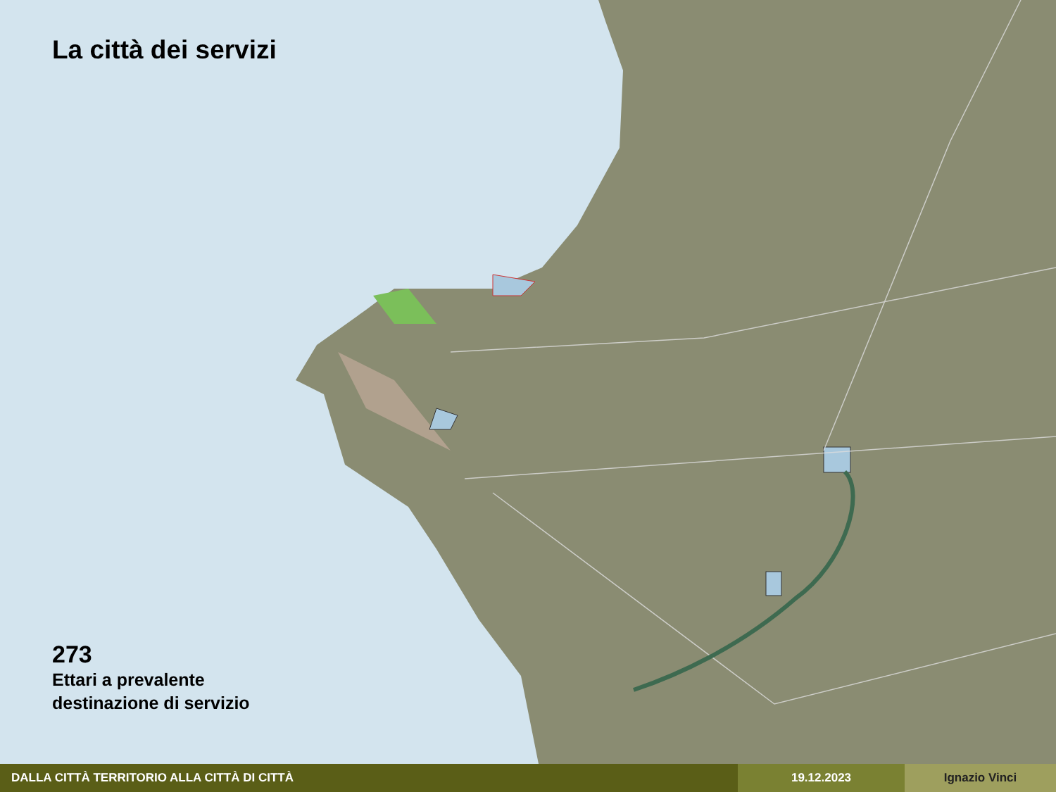La città dei servizi
273
Ettari a prevalente
destinazione di servizio
DALLA CITTÀ TERRITORIO ALLA CITTÀ DI CITTÀ 19.12.2023 Ignazio Vinci